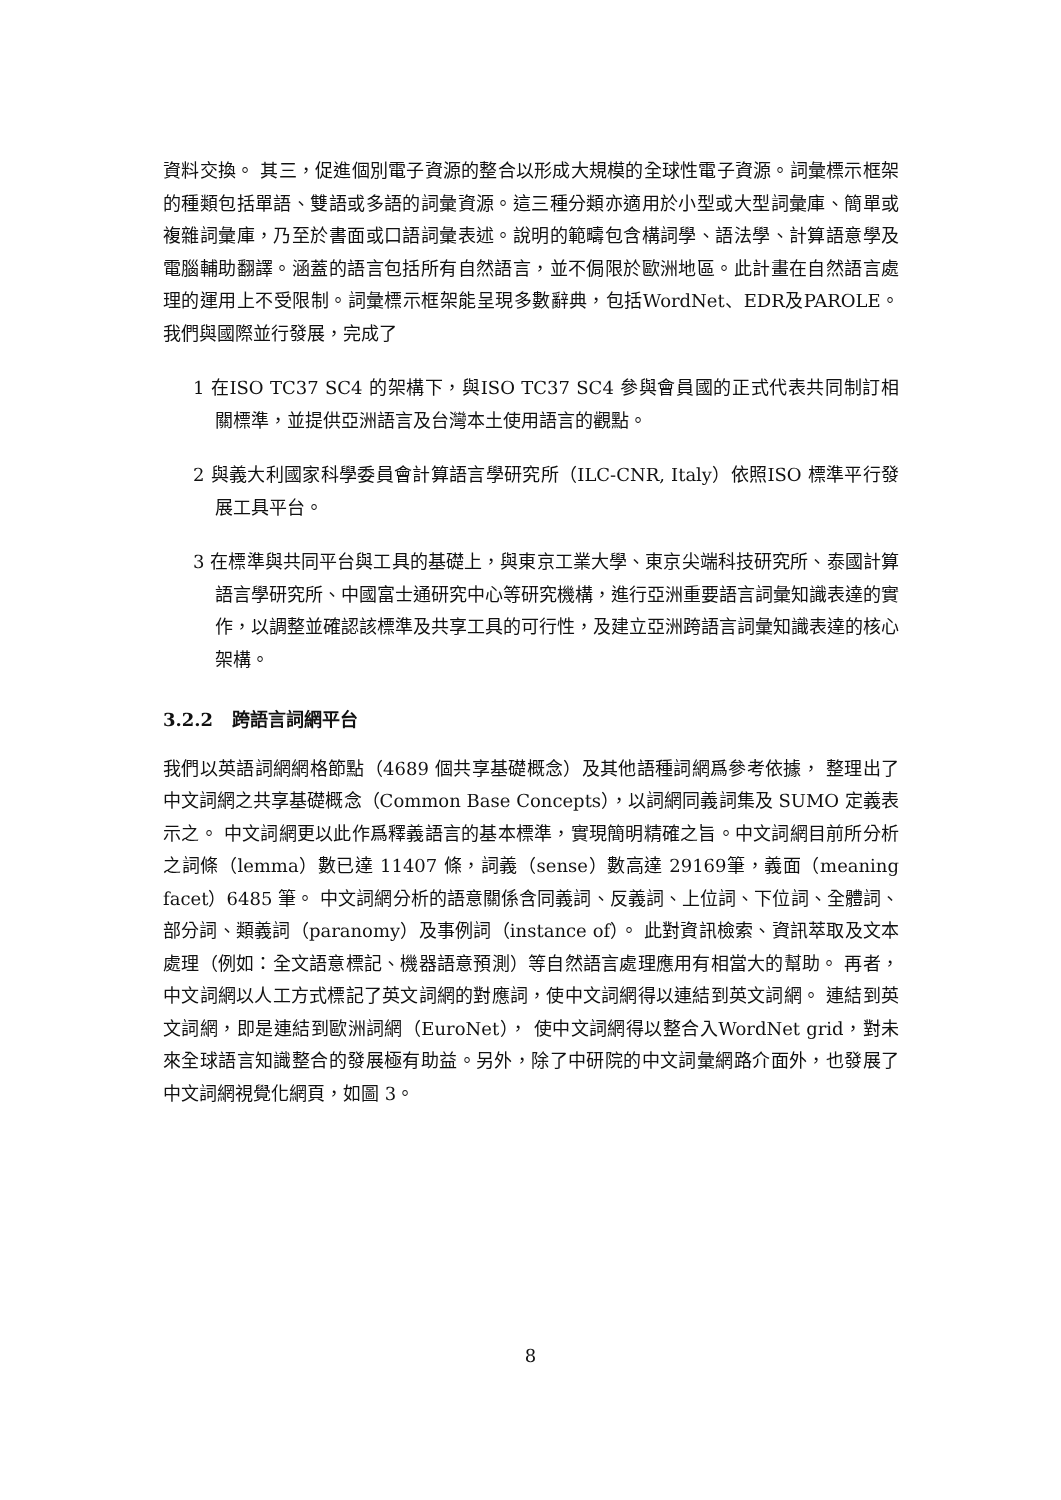資料交換。 其三，促進個別電子資源的整合以形成大規模的全球性電子資源。詞彙標示框架的種類包括單語、雙語或多語的詞彙資源。這三種分類亦適用於小型或大型詞彙庫、簡單或複雜詞彙庫，乃至於書面或口語詞彙表述。說明的範疇包含構詞學、語法學、計算語意學及電腦輔助翻譯。涵蓋的語言包括所有自然語言，並不侷限於歐洲地區。此計畫在自然語言處理的運用上不受限制。詞彙標示框架能呈現多數辭典，包括WordNet、EDR及PAROLE。 我們與國際並行發展，完成了
1 在ISO TC37 SC4 的架構下，與ISO TC37 SC4 參與會員國的正式代表共同制訂相關標準，並提供亞洲語言及台灣本土使用語言的觀點。
2 與義大利國家科學委員會計算語言學研究所（ILC-CNR, Italy）依照ISO 標準平行發展工具平台。
3 在標準與共同平台與工具的基礎上，與東京工業大學、東京尖端科技研究所、泰國計算語言學研究所、中國富士通研究中心等研究機構，進行亞洲重要語言詞彙知識表達的實作，以調整並確認該標準及共享工具的可行性，及建立亞洲跨語言詞彙知識表達的核心架構。
3.2.2 跨語言詞網平台
我們以英語詞網網格節點（4689 個共享基礎概念）及其他語種詞網爲參考依據， 整理出了中文詞網之共享基礎概念（Common Base Concepts），以詞網同義詞集及 SUMO 定義表示之。 中文詞網更以此作爲釋義語言的基本標準，實現簡明精確之旨。中文詞網目前所分析之詞條（lemma）數已達 11407 條，詞義（sense）數高達 29169筆，義面（meaning facet）6485 筆。 中文詞網分析的語意關係含同義詞、反義詞、上位詞、下位詞、全體詞、部分詞、類義詞（paranomy）及事例詞（instance of）。 此對資訊檢索、資訊萃取及文本處理（例如：全文語意標記、機器語意預測）等自然語言處理應用有相當大的幫助。 再者，中文詞網以人工方式標記了英文詞網的對應詞，使中文詞網得以連結到英文詞網。 連結到英文詞網，即是連結到歐洲詞網（EuroNet）， 使中文詞網得以整合入WordNet grid，對未來全球語言知識整合的發展極有助益。另外，除了中研院的中文詞彙網路介面外，也發展了中文詞網視覺化網頁，如圖 3。
8